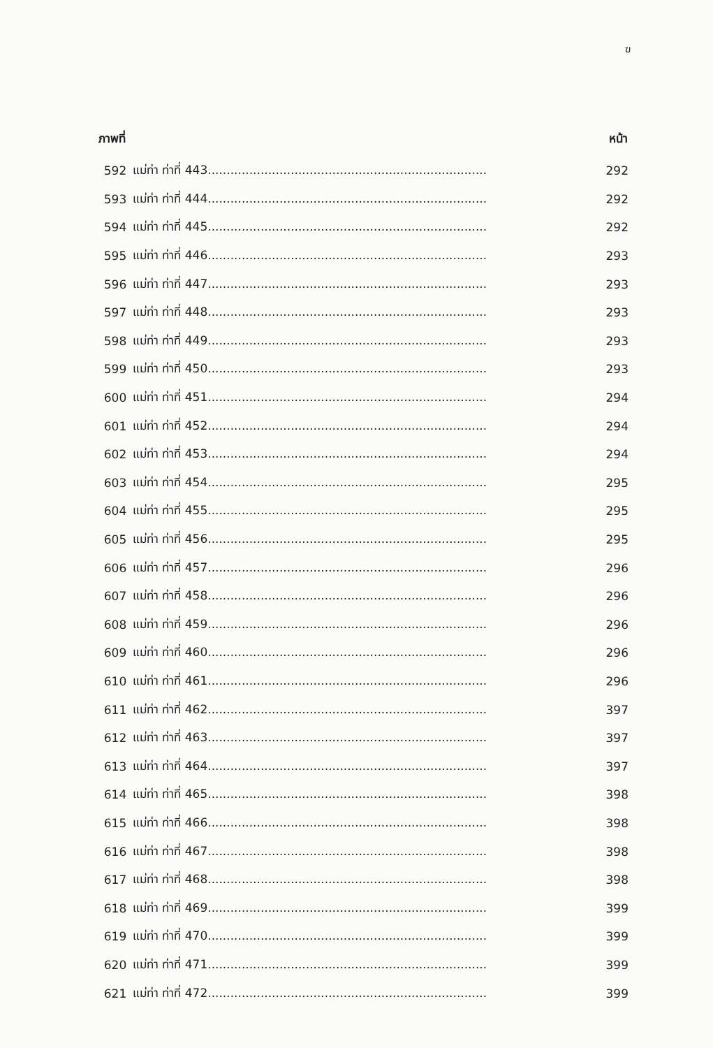ฆ
| ภาพที่ | | หน้า |
| --- | --- | --- |
| 592 | แม่ท่า ท่าที่ 443.......................................................................... | 292 |
| 593 | แม่ท่า ท่าที่ 444.......................................................................... | 292 |
| 594 | แม่ท่า ท่าที่ 445.......................................................................... | 292 |
| 595 | แม่ท่า ท่าที่ 446.......................................................................... | 293 |
| 596 | แม่ท่า ท่าที่ 447.......................................................................... | 293 |
| 597 | แม่ท่า ท่าที่ 448.......................................................................... | 293 |
| 598 | แม่ท่า ท่าที่ 449.......................................................................... | 293 |
| 599 | แม่ท่า ท่าที่ 450.......................................................................... | 293 |
| 600 | แม่ท่า ท่าที่ 451.......................................................................... | 294 |
| 601 | แม่ท่า ท่าที่ 452.......................................................................... | 294 |
| 602 | แม่ท่า ท่าที่ 453.......................................................................... | 294 |
| 603 | แม่ท่า ท่าที่ 454.......................................................................... | 295 |
| 604 | แม่ท่า ท่าที่ 455.......................................................................... | 295 |
| 605 | แม่ท่า ท่าที่ 456.......................................................................... | 295 |
| 606 | แม่ท่า ท่าที่ 457.......................................................................... | 296 |
| 607 | แม่ท่า ท่าที่ 458.......................................................................... | 296 |
| 608 | แม่ท่า ท่าที่ 459.......................................................................... | 296 |
| 609 | แม่ท่า ท่าที่ 460.......................................................................... | 296 |
| 610 | แม่ท่า ท่าที่ 461.......................................................................... | 296 |
| 611 | แม่ท่า ท่าที่ 462.......................................................................... | 397 |
| 612 | แม่ท่า ท่าที่ 463.......................................................................... | 397 |
| 613 | แม่ท่า ท่าที่ 464.......................................................................... | 397 |
| 614 | แม่ท่า ท่าที่ 465.......................................................................... | 398 |
| 615 | แม่ท่า ท่าที่ 466.......................................................................... | 398 |
| 616 | แม่ท่า ท่าที่ 467.......................................................................... | 398 |
| 617 | แม่ท่า ท่าที่ 468.......................................................................... | 398 |
| 618 | แม่ท่า ท่าที่ 469.......................................................................... | 399 |
| 619 | แม่ท่า ท่าที่ 470.......................................................................... | 399 |
| 620 | แม่ท่า ท่าที่ 471.......................................................................... | 399 |
| 621 | แม่ท่า ท่าที่ 472.......................................................................... | 399 |